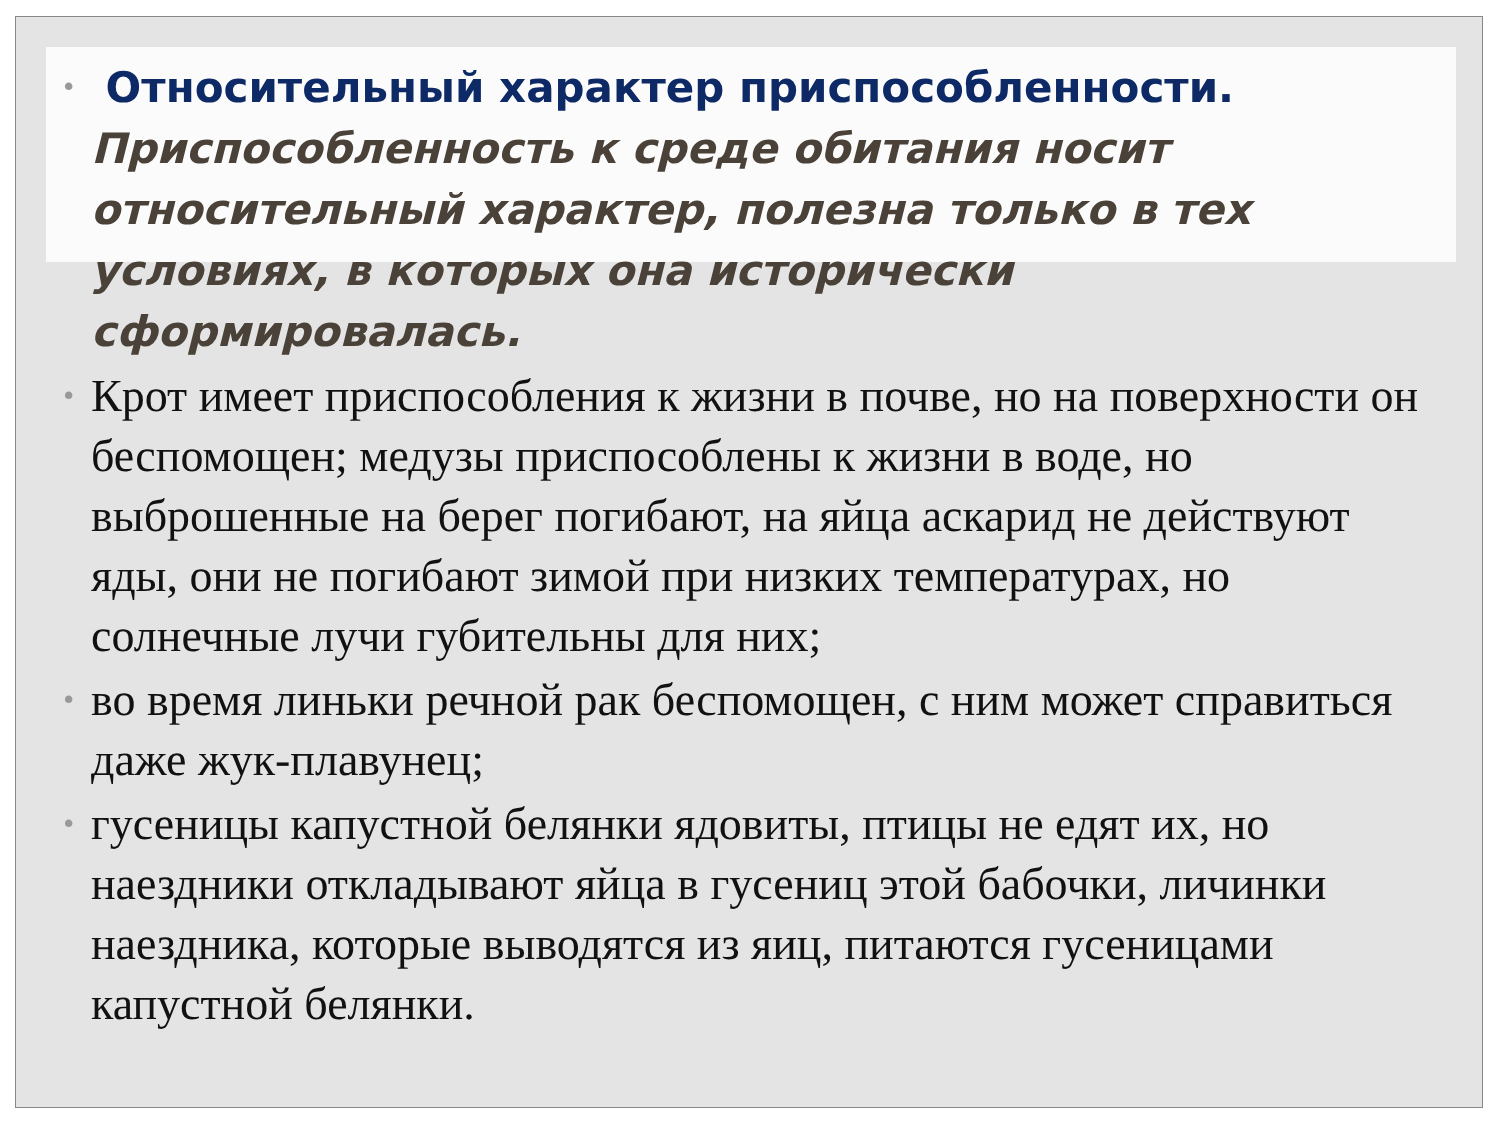•
Относительный характер приспособленности. Приспособленность к среде обитания носит относительный характер, полезна только в тех условиях, в которых она исторически сформировалась.
•
Крот имеет приспособления к жизни в почве, но на поверхности он беспомощен; медузы приспособлены к жизни в воде, но выброшенные на берег погибают, на яйца аскарид не действуют яды, они не погибают зимой при низких температурах, но солнечные лучи губительны для них;
•
во время линьки речной рак беспомощен, с ним может справиться даже жук-плавунец;
•
гусеницы капустной белянки ядовиты, птицы не едят их, но наездники откладывают яйца в гусениц этой бабочки, личинки наездника, которые выводятся из яиц, питаются гусеницами капустной белянки.